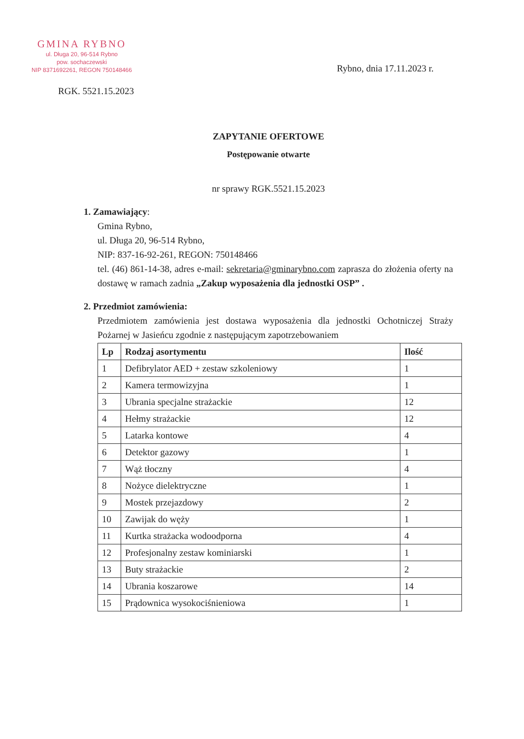GMINA RYBNO
ul. Długa 20, 96-514 Rybno
pow. sochaczewski
NIP 8371692261, REGON 750148466
Rybno, dnia 17.11.2023 r.
RGK. 5521.15.2023
ZAPYTANIE OFERTOWE
Postępowanie otwarte
nr sprawy RGK.5521.15.2023
1. Zamawiający:
Gmina Rybno,
ul. Długa 20, 96-514 Rybno,
NIP: 837-16-92-261, REGON: 750148466
tel. (46) 861-14-38, adres e-mail: sekretaria@gminarybno.com zaprasza do złożenia oferty na dostawę w ramach zadnia „Zakup wyposażenia dla jednostki OSP” .
2. Przedmiot zamówienia:
Przedmiotem zamówienia jest dostawa wyposażenia dla jednostki Ochotniczej Straży Pożarnej w Jasieńcu zgodnie z następującym zapotrzebowaniem
| Lp | Rodzaj asortymentu | Ilość |
| --- | --- | --- |
| 1 | Defibrylator AED + zestaw szkoleniowy | 1 |
| 2 | Kamera termowizyjna | 1 |
| 3 | Ubrania specjalne strażackie | 12 |
| 4 | Hełmy strażackie | 12 |
| 5 | Latarka kontowe | 4 |
| 6 | Detektor gazowy | 1 |
| 7 | Wąż tłoczny | 4 |
| 8 | Nożyce dielektryczne | 1 |
| 9 | Mostek przejazdowy | 2 |
| 10 | Zawijak do węży | 1 |
| 11 | Kurtka strażacka wodoodporna | 4 |
| 12 | Profesjonalny zestaw kominiarski | 1 |
| 13 | Buty strażackie | 2 |
| 14 | Ubrania koszarowe | 14 |
| 15 | Prądownica wysokociśnieniowa | 1 |